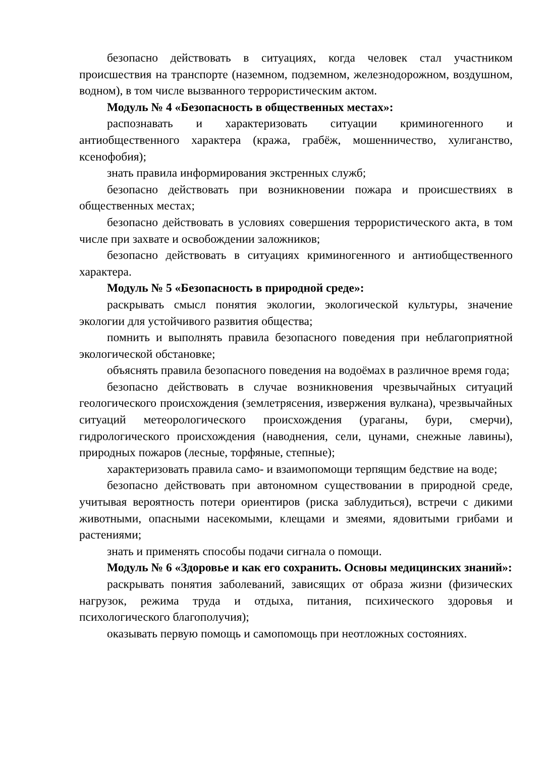безопасно действовать в ситуациях, когда человек стал участником происшествия на транспорте (наземном, подземном, железнодорожном, воздушном, водном), в том числе вызванного террористическим актом.
Модуль № 4 «Безопасность в общественных местах»:
распознавать и характеризовать ситуации криминогенного и антиобщественного характера (кража, грабёж, мошенничество, хулиганство, ксенофобия);
знать правила информирования экстренных служб;
безопасно действовать при возникновении пожара и происшествиях в общественных местах;
безопасно действовать в условиях совершения террористического акта, в том числе при захвате и освобождении заложников;
безопасно действовать в ситуациях криминогенного и антиобщественного характера.
Модуль № 5 «Безопасность в природной среде»:
раскрывать смысл понятия экологии, экологической культуры, значение экологии для устойчивого развития общества;
помнить и выполнять правила безопасного поведения при неблагоприятной экологической обстановке;
объяснять правила безопасного поведения на водоёмах в различное время года;
безопасно действовать в случае возникновения чрезвычайных ситуаций геологического происхождения (землетрясения, извержения вулкана), чрезвычайных ситуаций метеорологического происхождения (ураганы, бури, смерчи), гидрологического происхождения (наводнения, сели, цунами, снежные лавины), природных пожаров (лесные, торфяные, степные);
характеризовать правила само- и взаимопомощи терпящим бедствие на воде;
безопасно действовать при автономном существовании в природной среде, учитывая вероятность потери ориентиров (риска заблудиться), встречи с дикими животными, опасными насекомыми, клещами и змеями, ядовитыми грибами и растениями;
знать и применять способы подачи сигнала о помощи.
Модуль № 6 «Здоровье и как его сохранить. Основы медицинских знаний»:
раскрывать понятия заболеваний, зависящих от образа жизни (физических нагрузок, режима труда и отдыха, питания, психического здоровья и психологического благополучия);
оказывать первую помощь и самопомощь при неотложных состояниях.